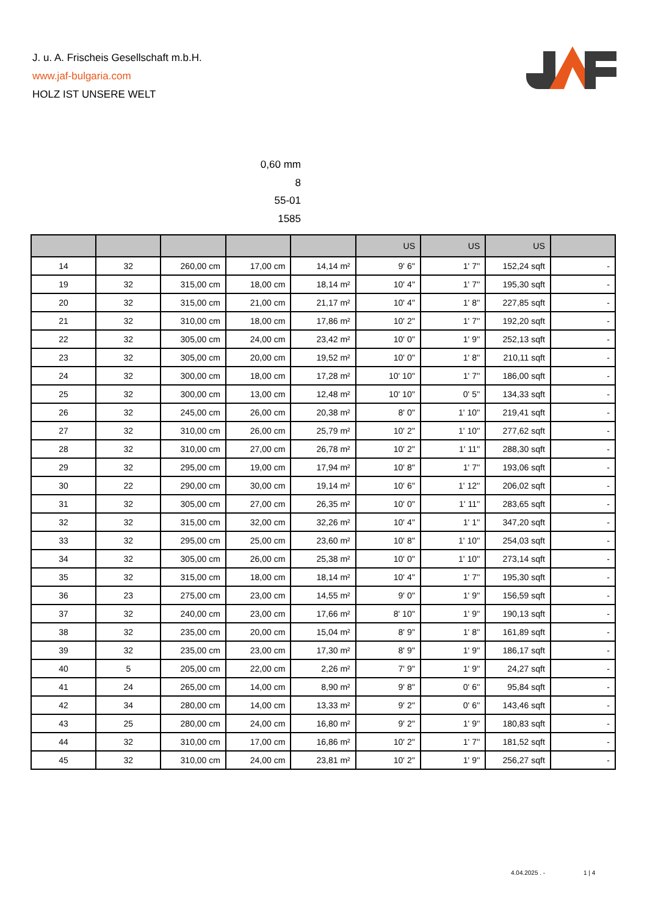J. u. A. Frischeis Gesellschaft m.b.H.
www.jaf-bulgaria.com
HOLZ IST UNSERE WELT
0,60 mm
8
55-01
1585
| | | | | | US | US | US | |
| --- | --- | --- | --- | --- | --- | --- | --- | --- |
| 14 | 32 | 260,00 cm | 17,00 cm | 14,14 m² | 9' 6'' | 1' 7'' | 152,24 sqft | - |
| 19 | 32 | 315,00 cm | 18,00 cm | 18,14 m² | 10' 4'' | 1' 7'' | 195,30 sqft | - |
| 20 | 32 | 315,00 cm | 21,00 cm | 21,17 m² | 10' 4'' | 1' 8'' | 227,85 sqft | - |
| 21 | 32 | 310,00 cm | 18,00 cm | 17,86 m² | 10' 2'' | 1' 7'' | 192,20 sqft | - |
| 22 | 32 | 305,00 cm | 24,00 cm | 23,42 m² | 10' 0'' | 1' 9'' | 252,13 sqft | - |
| 23 | 32 | 305,00 cm | 20,00 cm | 19,52 m² | 10' 0'' | 1' 8'' | 210,11 sqft | - |
| 24 | 32 | 300,00 cm | 18,00 cm | 17,28 m² | 10' 10'' | 1' 7'' | 186,00 sqft | - |
| 25 | 32 | 300,00 cm | 13,00 cm | 12,48 m² | 10' 10'' | 0' 5'' | 134,33 sqft | - |
| 26 | 32 | 245,00 cm | 26,00 cm | 20,38 m² | 8' 0'' | 1' 10'' | 219,41 sqft | - |
| 27 | 32 | 310,00 cm | 26,00 cm | 25,79 m² | 10' 2'' | 1' 10'' | 277,62 sqft | - |
| 28 | 32 | 310,00 cm | 27,00 cm | 26,78 m² | 10' 2'' | 1' 11'' | 288,30 sqft | - |
| 29 | 32 | 295,00 cm | 19,00 cm | 17,94 m² | 10' 8'' | 1' 7'' | 193,06 sqft | - |
| 30 | 22 | 290,00 cm | 30,00 cm | 19,14 m² | 10' 6'' | 1' 12'' | 206,02 sqft | - |
| 31 | 32 | 305,00 cm | 27,00 cm | 26,35 m² | 10' 0'' | 1' 11'' | 283,65 sqft | - |
| 32 | 32 | 315,00 cm | 32,00 cm | 32,26 m² | 10' 4'' | 1' 1'' | 347,20 sqft | - |
| 33 | 32 | 295,00 cm | 25,00 cm | 23,60 m² | 10' 8'' | 1' 10'' | 254,03 sqft | - |
| 34 | 32 | 305,00 cm | 26,00 cm | 25,38 m² | 10' 0'' | 1' 10'' | 273,14 sqft | - |
| 35 | 32 | 315,00 cm | 18,00 cm | 18,14 m² | 10' 4'' | 1' 7'' | 195,30 sqft | - |
| 36 | 23 | 275,00 cm | 23,00 cm | 14,55 m² | 9' 0'' | 1' 9'' | 156,59 sqft | - |
| 37 | 32 | 240,00 cm | 23,00 cm | 17,66 m² | 8' 10'' | 1' 9'' | 190,13 sqft | - |
| 38 | 32 | 235,00 cm | 20,00 cm | 15,04 m² | 8' 9'' | 1' 8'' | 161,89 sqft | - |
| 39 | 32 | 235,00 cm | 23,00 cm | 17,30 m² | 8' 9'' | 1' 9'' | 186,17 sqft | - |
| 40 | 5 | 205,00 cm | 22,00 cm | 2,26 m² | 7' 9'' | 1' 9'' | 24,27 sqft | - |
| 41 | 24 | 265,00 cm | 14,00 cm | 8,90 m² | 9' 8'' | 0' 6'' | 95,84 sqft | - |
| 42 | 34 | 280,00 cm | 14,00 cm | 13,33 m² | 9' 2'' | 0' 6'' | 143,46 sqft | - |
| 43 | 25 | 280,00 cm | 24,00 cm | 16,80 m² | 9' 2'' | 1' 9'' | 180,83 sqft | - |
| 44 | 32 | 310,00 cm | 17,00 cm | 16,86 m² | 10' 2'' | 1' 7'' | 181,52 sqft | - |
| 45 | 32 | 310,00 cm | 24,00 cm | 23,81 m² | 10' 2'' | 1' 9'' | 256,27 sqft | - |
4.04.2025 . - 1 | 4